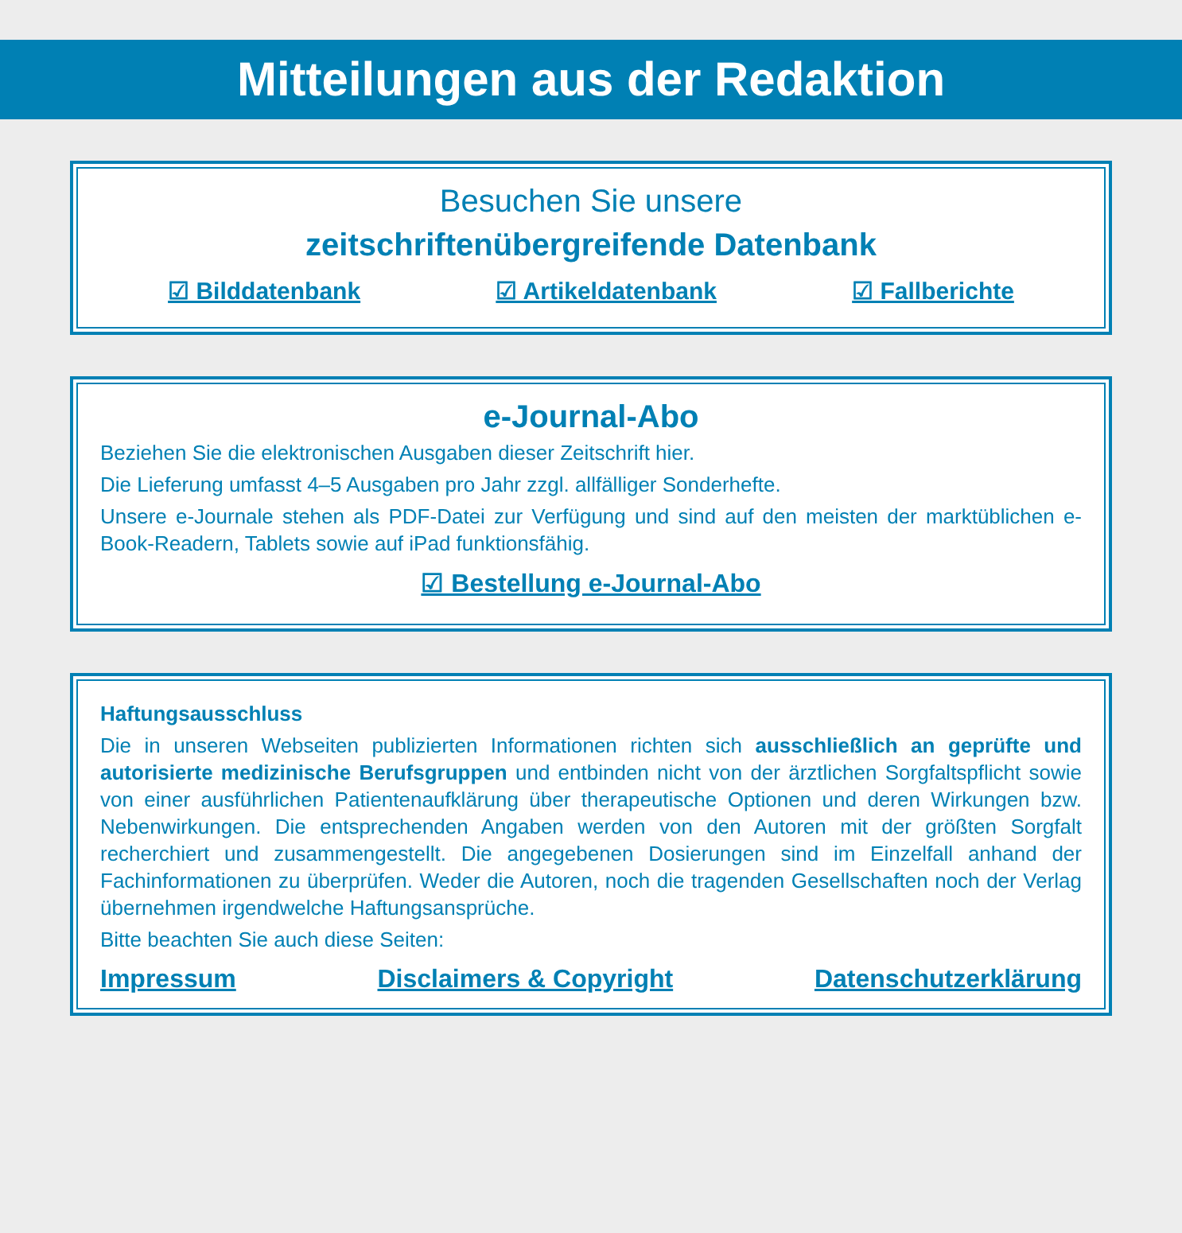Mitteilungen aus der Redaktion
Besuchen Sie unsere
zeitschriftenübergreifende Datenbank
☑ Bilddatenbank ☑ Artikeldatenbank ☑ Fallberichte
e-Journal-Abo
Beziehen Sie die elektronischen Ausgaben dieser Zeitschrift hier.
Die Lieferung umfasst 4–5 Ausgaben pro Jahr zzgl. allfälliger Sonderhefte.
Unsere e-Journale stehen als PDF-Datei zur Verfügung und sind auf den meisten der marktüblichen e-Book-Readern, Tablets sowie auf iPad funktionsfähig.
☑ Bestellung e-Journal-Abo
Haftungsausschluss
Die in unseren Webseiten publizierten Informationen richten sich ausschließlich an geprüfte und autorisierte medizinische Berufsgruppen und entbinden nicht von der ärztlichen Sorgfaltspflicht sowie von einer ausführlichen Patientenaufklärung über therapeutische Optionen und deren Wirkungen bzw. Nebenwirkungen. Die entsprechenden Angaben werden von den Autoren mit der größten Sorgfalt recherchiert und zusammengestellt. Die angegebenen Dosierungen sind im Einzelfall anhand der Fachinformationen zu überprüfen. Weder die Autoren, noch die tragenden Gesellschaften noch der Verlag übernehmen irgendwelche Haftungsansprüche.
Bitte beachten Sie auch diese Seiten:
Impressum Disclaimers & Copyright Datenschutzerklärung